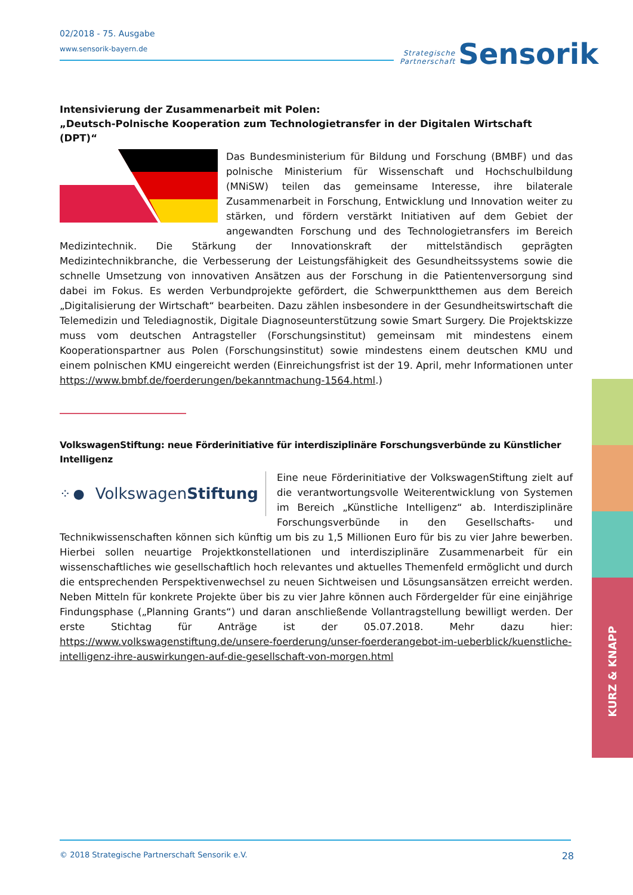02/2018 - 75. Ausgabe
www.sensorik-bayern.de
Strategische
Partnerschaft Sensorik
Intensivierung der Zusammenarbeit mit Polen:
„Deutsch-Polnische Kooperation zum Technologietransfer in der Digitalen Wirtschaft (DPT)“
Das Bundesministerium für Bildung und Forschung (BMBF) und das polnische Ministerium für Wissenschaft und Hochschulbildung (MNiSW) teilen das gemeinsame Interesse, ihre bilaterale Zusammenarbeit in Forschung, Entwicklung und Innovation weiter zu stärken, und fördern verstärkt Initiativen auf dem Gebiet der angewandten Forschung und des Technologietransfers im Bereich Medizintechnik. Die Stärkung der Innovationskraft der mittelständisch geprägten Medizintechnikbranche, die Verbesserung der Leistungsfähigkeit des Gesundheitssystems sowie die schnelle Umsetzung von innovativen Ansätzen aus der Forschung in die Patientenversorgung sind dabei im Fokus. Es werden Verbundprojekte gefördert, die Schwerpunktthemen aus dem Bereich „Digitalisierung der Wirtschaft“ bearbeiten. Dazu zählen insbesondere in der Gesundheitswirtschaft die Telemedizin und Telediagnostik, Digitale Diagnoseunterstützung sowie Smart Surgery. Die Projektskizze muss vom deutschen Antragsteller (Forschungsinstitut) gemeinsam mit mindestens einem Kooperationspartner aus Polen (Forschungsinstitut) sowie mindestens einem deutschen KMU und einem polnischen KMU eingereicht werden (Einreichungsfrist ist der 19. April, mehr Informationen unter https://www.bmbf.de/foerderungen/bekanntmachung-1564.html.)
VolkswagenStiftung: neue Förderinitiative für interdisziplinäre Forschungsverbünde zu Künstlicher Intelligenz
⁘● Volkswagen Stiftung
Eine neue Förderinitiative der VolkswagenStiftung zielt auf die verantwortungsvolle Weiterentwicklung von Systemen im Bereich „Künstliche Intelligenz“ ab. Interdisziplinäre Forschungsverbünde in den Gesellschafts- und Technikwissenschaften können sich künftig um bis zu 1,5 Millionen Euro für bis zu vier Jahre bewerben. Hierbei sollen neuartige Projektkonstellationen und interdisziplinäre Zusammenarbeit für ein wissenschaftliches wie gesellschaftlich hoch relevantes und aktuelles Themenfeld ermöglicht und durch die entsprechenden Perspektivenwechsel zu neuen Sichtweisen und Lösungsansätzen erreicht werden. Neben Mitteln für konkrete Projekte über bis zu vier Jahre können auch Fördergelder für eine einjährige Findungsphase („Planning Grants“) und daran anschließende Vollantragstellung bewilligt werden. Der erste Stichtag für Anträge ist der 05.07.2018. Mehr dazu hier: https://www.volkswagenstiftung.de/unsere-foerderung/unser-foerderangebot-im-ueberblick/kuenstliche-intelligenz-ihre-auswirkungen-auf-die-gesellschaft-von-morgen.html
KURZ & KNAPP
© 2018 Strategische Partnerschaft Sensorik e.V. 28